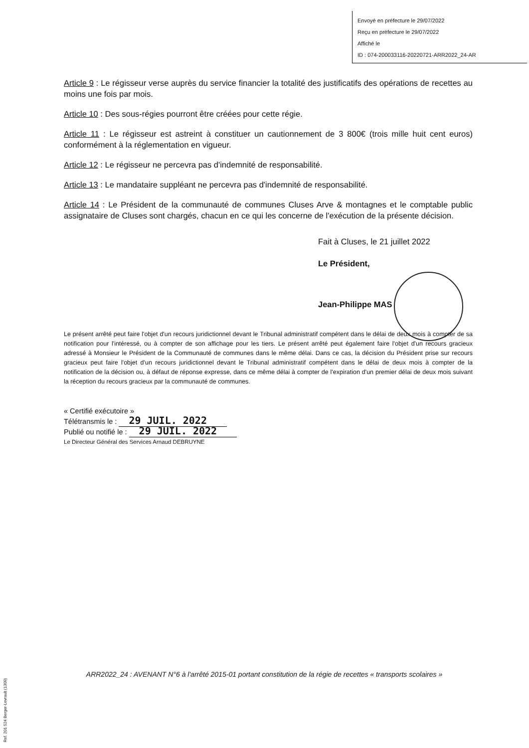Envoyé en préfecture le 29/07/2022
Reçu en préfecture le 29/07/2022
Affiché le
ID : 074-200033116-20220721-ARR2022_24-AR
Article 9 : Le régisseur verse auprès du service financier la totalité des justificatifs des opérations de recettes au moins une fois par mois.
Article 10 : Des sous-régies pourront être créées pour cette régie.
Article 11 : Le régisseur est astreint à constituer un cautionnement de 3 800€ (trois mille huit cent euros) conformément à la réglementation en vigueur.
Article 12 : Le régisseur ne percevra pas d'indemnité de responsabilité.
Article 13 : Le mandataire suppléant ne percevra pas d'indemnité de responsabilité.
Article 14 : Le Président de la communauté de communes Cluses Arve & montagnes et le comptable public assignataire de Cluses sont chargés, chacun en ce qui les concerne de l'exécution de la présente décision.
Fait à Cluses, le 21 juillet 2022
Le Président,
Jean-Philippe MAS
Le présent arrêté peut faire l'objet d'un recours juridictionnel devant le Tribunal administratif compétent dans le délai de deux mois à compter de sa notification pour l'intéressé, ou à compter de son affichage pour les tiers. Le présent arrêté peut également faire l'objet d'un recours gracieux adressé à Monsieur le Président de la Communauté de communes dans le même délai. Dans ce cas, la décision du Président prise sur recours gracieux peut faire l'objet d'un recours juridictionnel devant le Tribunal administratif compétent dans le délai de deux mois à compter de la notification de la décision ou, à défaut de réponse expresse, dans ce même délai à compter de l'expiration d'un premier délai de deux mois suivant la réception du recours gracieux par la communauté de communes.
« Certifié exécutoire »
Télétransmis le : 29 JUIL. 2022
Publié ou notifié le : 29 JUIL. 2022
Le Directeur Général des Services Arnaud DEBRUYNE
ARR2022_24 : AVENANT N°6 à l'arrêté 2015-01 portant constitution de la régie de recettes « transports scolaires »
Ref. 201 524 Berger-Levrault (1309)